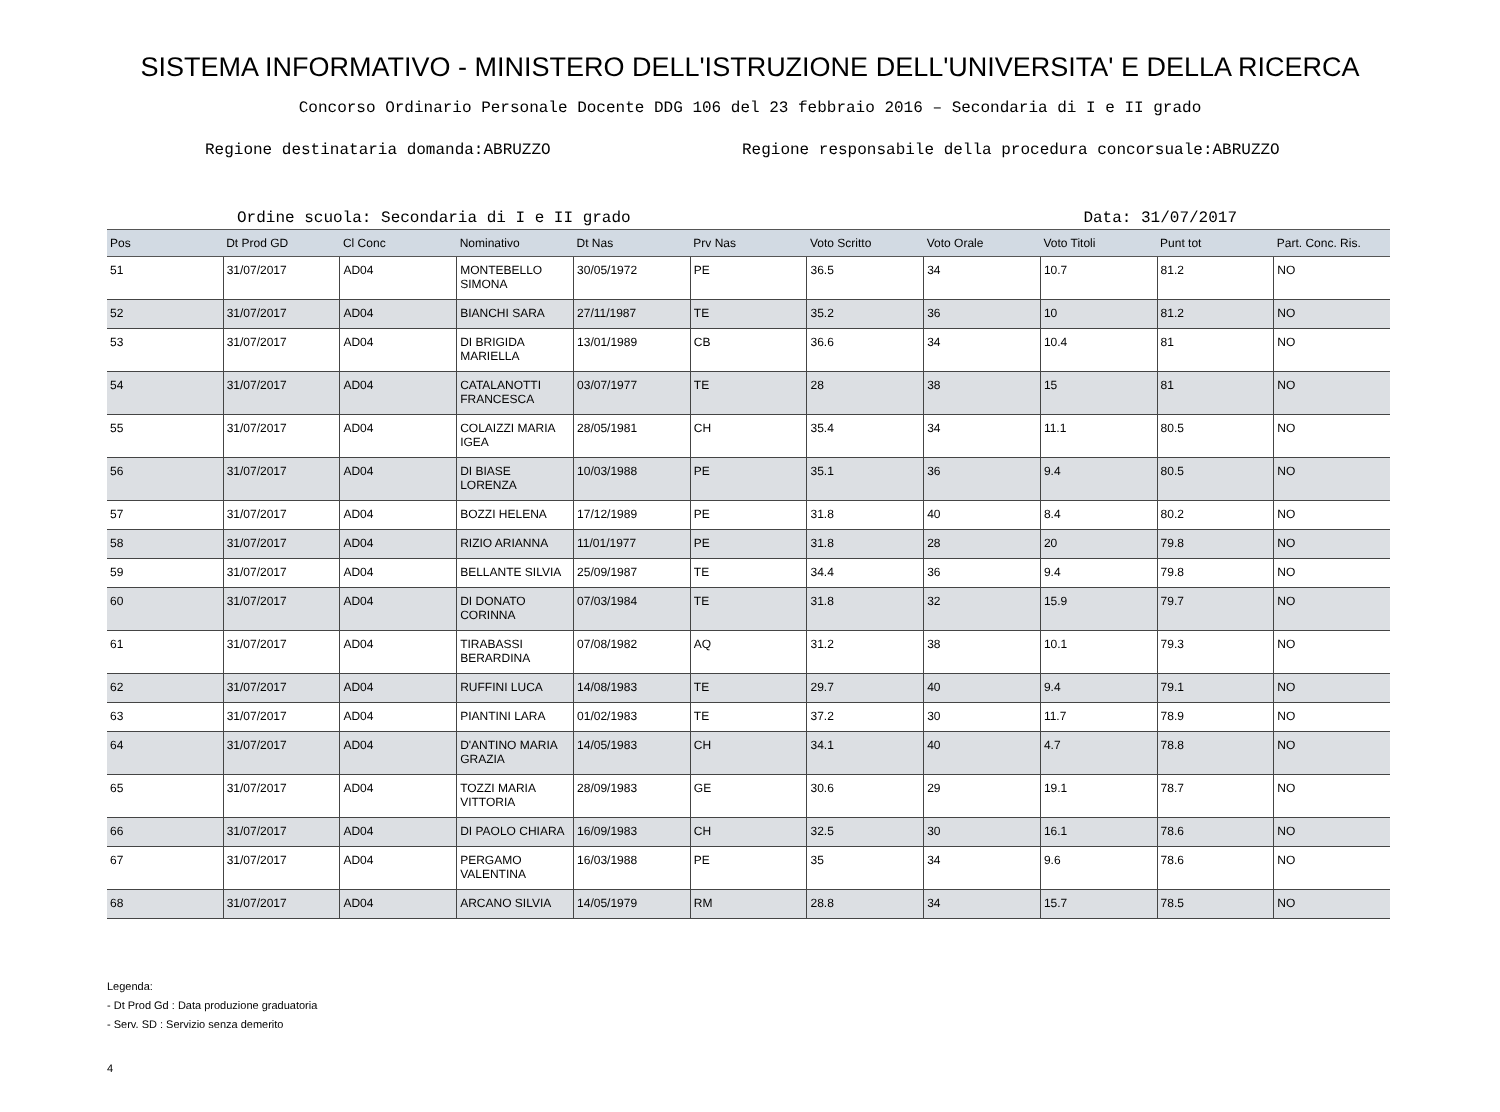SISTEMA INFORMATIVO - MINISTERO DELL'ISTRUZIONE DELL'UNIVERSITA' E DELLA RICERCA
Concorso Ordinario Personale Docente DDG 106 del 23 febbraio 2016 – Secondaria di I e II grado
Regione destinataria domanda:ABRUZZO Regione responsabile della procedura concorsuale:ABRUZZO
Ordine scuola: Secondaria di I e II grado
Data: 31/07/2017
| Pos | Dt Prod GD | Cl Conc | Nominativo | Dt Nas | Prv Nas | Voto Scritto | Voto Orale | Voto Titoli | Punt tot | Part. Conc. Ris. |
| --- | --- | --- | --- | --- | --- | --- | --- | --- | --- | --- |
| 51 | 31/07/2017 | AD04 | MONTEBELLO SIMONA | 30/05/1972 | PE | 36.5 | 34 | 10.7 | 81.2 | NO |
| 52 | 31/07/2017 | AD04 | BIANCHI SARA | 27/11/1987 | TE | 35.2 | 36 | 10 | 81.2 | NO |
| 53 | 31/07/2017 | AD04 | DI BRIGIDA MARIELLA | 13/01/1989 | CB | 36.6 | 34 | 10.4 | 81 | NO |
| 54 | 31/07/2017 | AD04 | CATALANOTTI FRANCESCA | 03/07/1977 | TE | 28 | 38 | 15 | 81 | NO |
| 55 | 31/07/2017 | AD04 | COLAIZZI MARIA IGEA | 28/05/1981 | CH | 35.4 | 34 | 11.1 | 80.5 | NO |
| 56 | 31/07/2017 | AD04 | DI BIASE LORENZA | 10/03/1988 | PE | 35.1 | 36 | 9.4 | 80.5 | NO |
| 57 | 31/07/2017 | AD04 | BOZZI HELENA | 17/12/1989 | PE | 31.8 | 40 | 8.4 | 80.2 | NO |
| 58 | 31/07/2017 | AD04 | RIZIO ARIANNA | 11/01/1977 | PE | 31.8 | 28 | 20 | 79.8 | NO |
| 59 | 31/07/2017 | AD04 | BELLANTE SILVIA | 25/09/1987 | TE | 34.4 | 36 | 9.4 | 79.8 | NO |
| 60 | 31/07/2017 | AD04 | DI DONATO CORINNA | 07/03/1984 | TE | 31.8 | 32 | 15.9 | 79.7 | NO |
| 61 | 31/07/2017 | AD04 | TIRABASSI BERARDINA | 07/08/1982 | AQ | 31.2 | 38 | 10.1 | 79.3 | NO |
| 62 | 31/07/2017 | AD04 | RUFFINI LUCA | 14/08/1983 | TE | 29.7 | 40 | 9.4 | 79.1 | NO |
| 63 | 31/07/2017 | AD04 | PIANTINI LARA | 01/02/1983 | TE | 37.2 | 30 | 11.7 | 78.9 | NO |
| 64 | 31/07/2017 | AD04 | D'ANTINO MARIA GRAZIA | 14/05/1983 | CH | 34.1 | 40 | 4.7 | 78.8 | NO |
| 65 | 31/07/2017 | AD04 | TOZZI MARIA VITTORIA | 28/09/1983 | GE | 30.6 | 29 | 19.1 | 78.7 | NO |
| 66 | 31/07/2017 | AD04 | DI PAOLO CHIARA | 16/09/1983 | CH | 32.5 | 30 | 16.1 | 78.6 | NO |
| 67 | 31/07/2017 | AD04 | PERGAMO VALENTINA | 16/03/1988 | PE | 35 | 34 | 9.6 | 78.6 | NO |
| 68 | 31/07/2017 | AD04 | ARCANO SILVIA | 14/05/1979 | RM | 28.8 | 34 | 15.7 | 78.5 | NO |
Legenda:
- Dt Prod Gd : Data produzione graduatoria
- Serv. SD : Servizio senza demerito
4